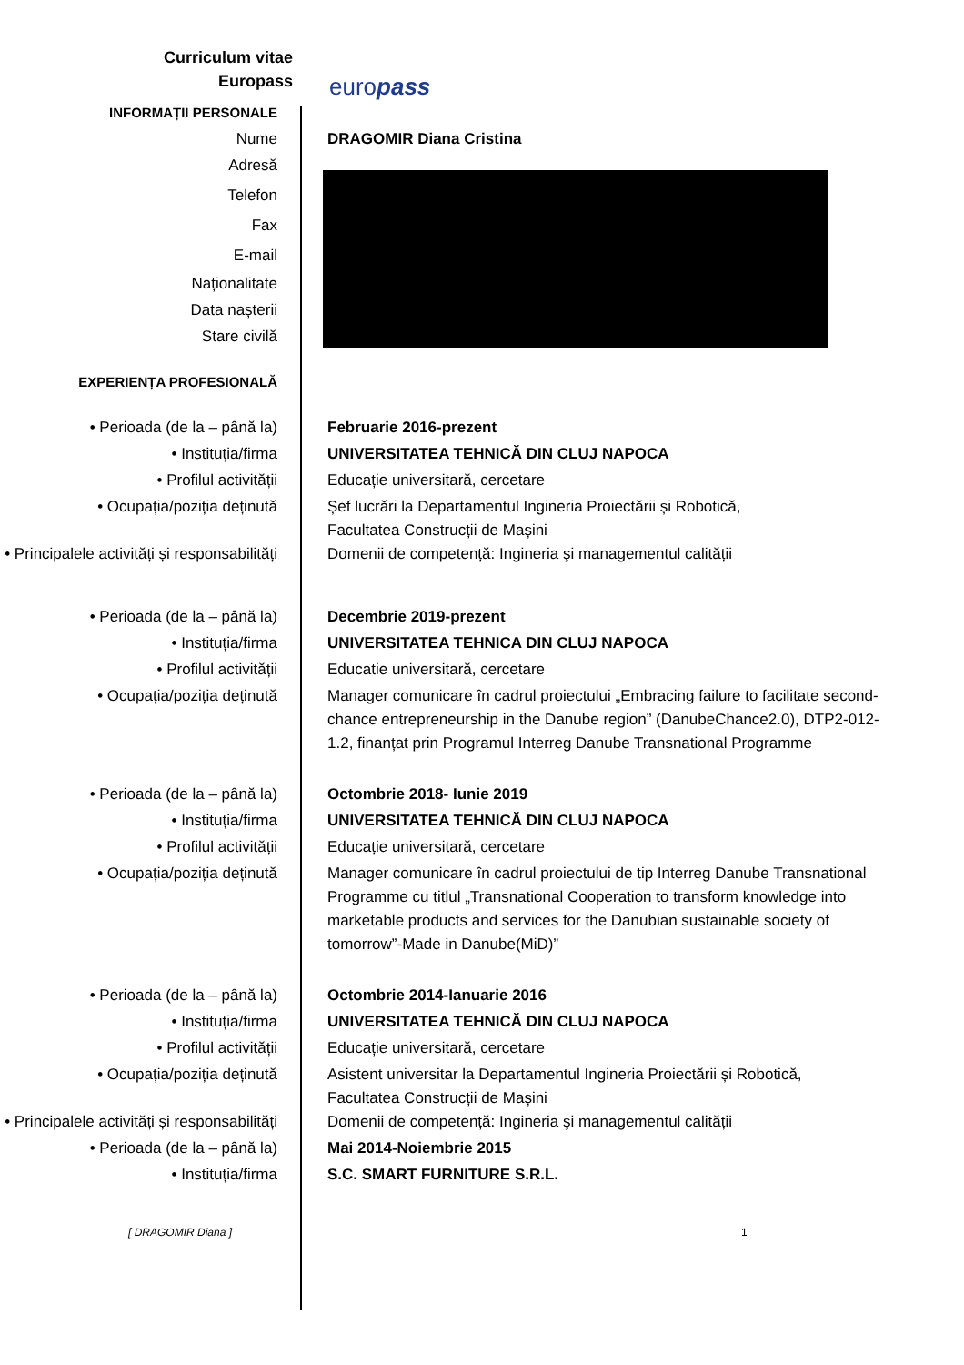Curriculum vitae
Europass
europass
INFORMAȚII PERSONALE
Nume DRAGOMIR Diana Cristina
Adresă
Telefon
Fax
E-mail
Naționalitate
Data nașterii
Stare civilă
EXPERIENȚA PROFESIONALĂ
• Perioada (de la – până la) Februarie 2016-prezent
• Instituția/firma UNIVERSITATEA TEHNICĂ DIN CLUJ NAPOCA
• Profilul activității Educație universitară, cercetare
• Ocupația/poziția deținută Șef lucrări la Departamentul Ingineria Proiectării și Robotică,
Facultatea Construcții de Mașini
• Principalele activități și responsabilități
Domenii de competență: Ingineria şi managementul calității
• Perioada (de la – până la) Decembrie 2019-prezent
• Instituția/firma UNIVERSITATEA TEHNICA DIN CLUJ NAPOCA
• Profilul activității Educatie universitară, cercetare
• Ocupația/poziția deținută Manager comunicare în cadrul proiectului „Embracing failure to facilitate second-chance entrepreneurship in the Danube region” (DanubeChance2.0), DTP2-012-1.2, finanțat prin Programul Interreg Danube Transnational Programme
• Perioada (de la – până la) Octombrie 2018- Iunie 2019
• Instituția/firma UNIVERSITATEA TEHNICĂ DIN CLUJ NAPOCA
• Profilul activității Educație universitară, cercetare
• Ocupația/poziția deținută Manager comunicare în cadrul proiectului de tip Interreg Danube Transnational Programme cu titlul „Transnational Cooperation to transform knowledge into marketable products and services for the Danubian sustainable society of tomorrow”-Made in Danube(MiD)”
• Perioada (de la – până la) Octombrie 2014-Ianuarie 2016
• Instituția/firma UNIVERSITATEA TEHNICĂ DIN CLUJ NAPOCA
• Profilul activității Educație universitară, cercetare
• Ocupația/poziția deținută Asistent universitar la Departamentul Ingineria Proiectării și Robotică,
Facultatea Construcții de Mașini
• Principalele activități și responsabilități
Domenii de competență: Ingineria şi managementul calității
• Perioada (de la – până la) Mai 2014-Noiembrie 2015
• Instituția/firma S.C. SMART FURNITURE S.R.L.
[ DRAGOMIR Diana ] 1